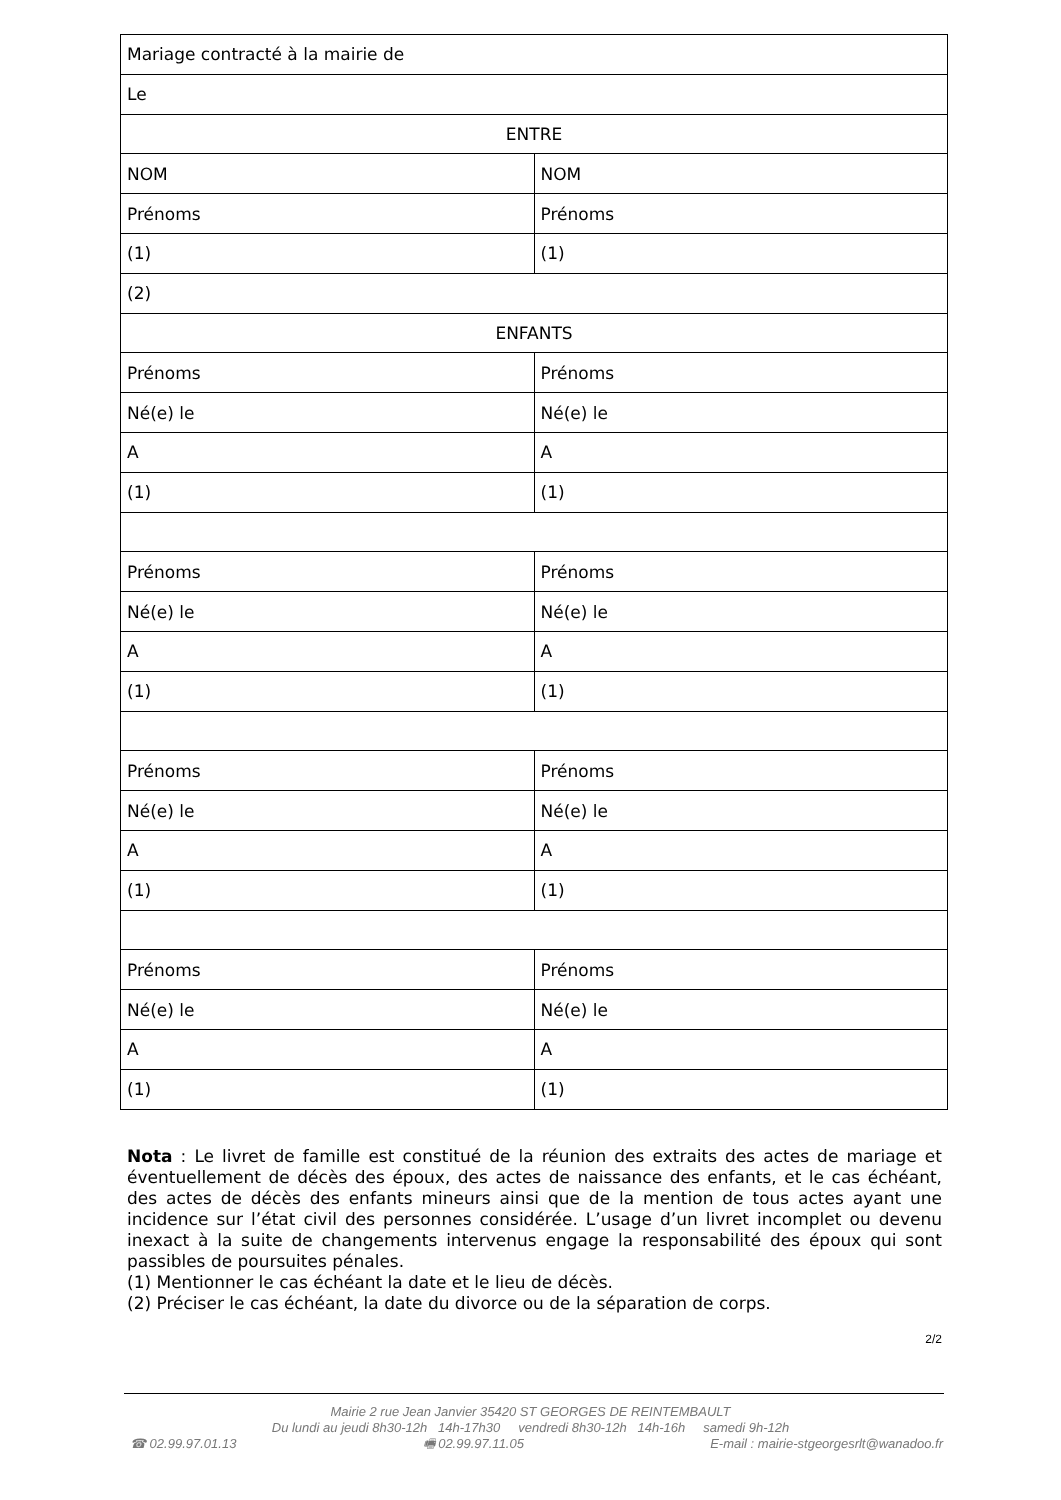| Mariage contracté à la mairie de | |
| Le | |
| ENTRE | |
| NOM | NOM |
| Prénoms | Prénoms |
| (1) | (1) |
| (2) | |
| ENFANTS | |
| Prénoms | Prénoms |
| Né(e) le | Né(e) le |
| A | A |
| (1) | (1) |
| Prénoms | Prénoms |
| Né(e) le | Né(e) le |
| A | A |
| (1) | (1) |
| Prénoms | Prénoms |
| Né(e) le | Né(e) le |
| A | A |
| (1) | (1) |
| Prénoms | Prénoms |
| Né(e) le | Né(e) le |
| A | A |
| (1) | (1) |
Nota : Le livret de famille est constitué de la réunion des extraits des actes de mariage et éventuellement de décès des époux, des actes de naissance des enfants, et le cas échéant, des actes de décès des enfants mineurs ainsi que de la mention de tous actes ayant une incidence sur l’état civil des personnes considérée. L’usage d’un livret incomplet ou devenu inexact à la suite de changements intervenus engage la responsabilité des époux qui sont passibles de poursuites pénales.
(1) Mentionner le cas échéant la date et le lieu de décès.
(2) Préciser le cas échéant, la date du divorce ou de la séparation de corps.
2/2
Mairie 2 rue Jean Janvier 35420 ST GEORGES DE REINTEMBAULT
Du lundi au jeudi 8h30-12h 14h-17h30 vendredi 8h30-12h 14h-16h samedi 9h-12h
☎ 02.99.97.01.13 🖷 02.99.97.11.05 E-mail : mairie-stgeorgesrlt@wanadoo.fr